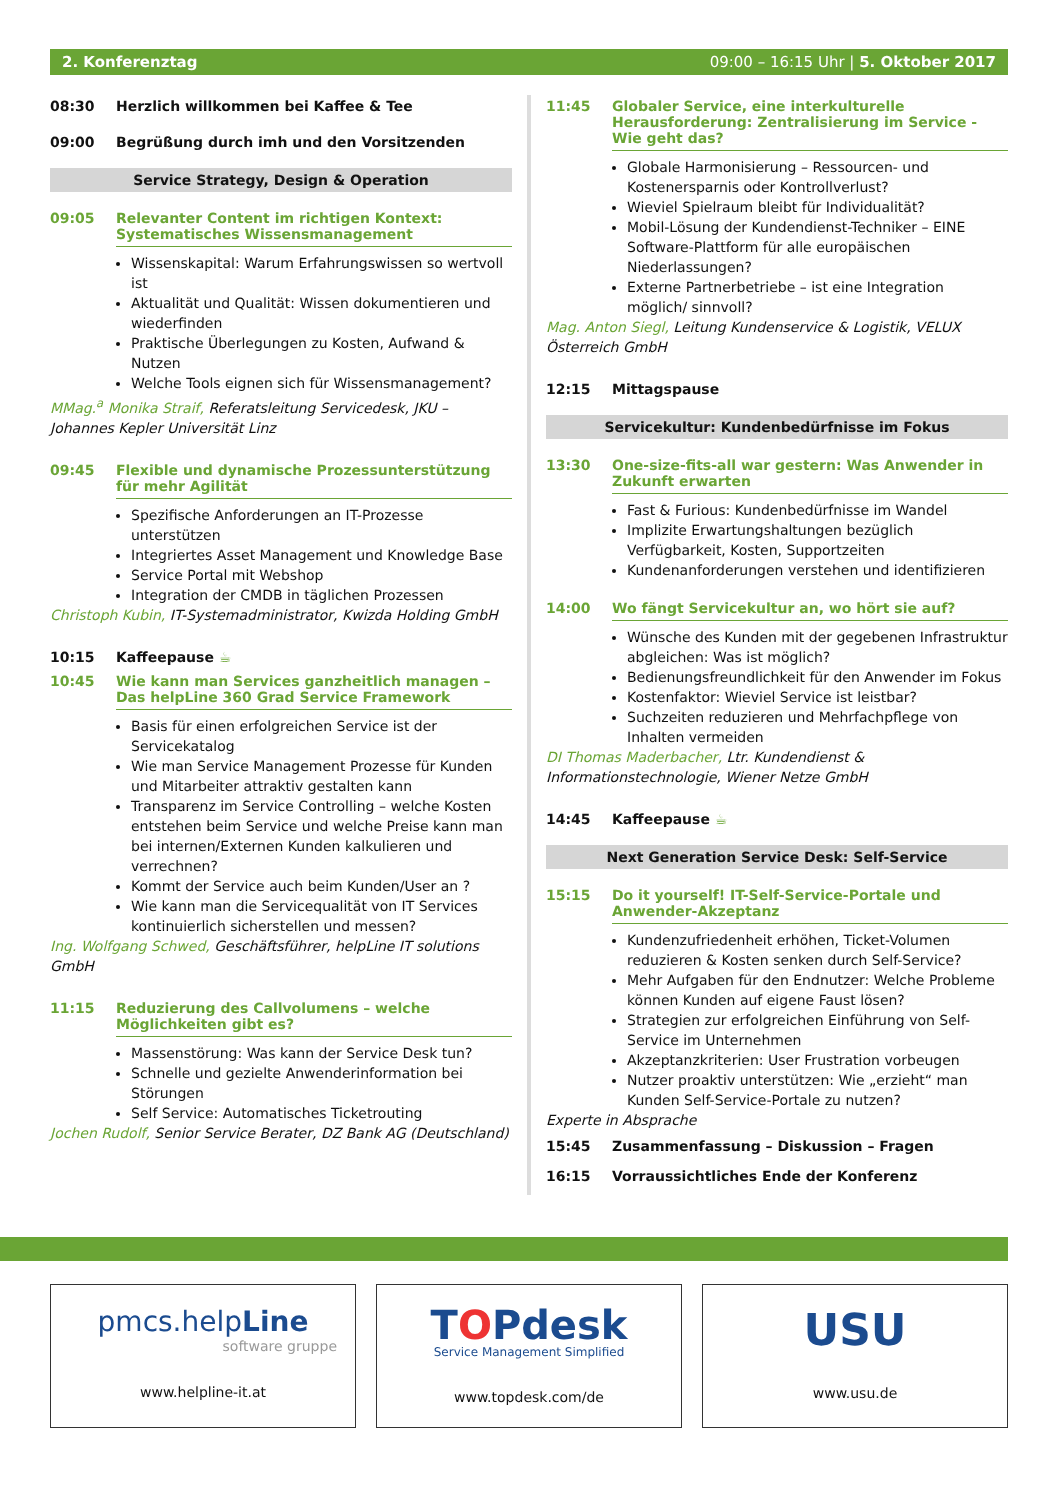2. Konferenztag 09:00 – 16:15 Uhr | 5. Oktober 2017
08:30 Herzlich willkommen bei Kaffee & Tee
09:00 Begrüßung durch imh und den Vorsitzenden
Service Strategy, Design & Operation
09:05 Relevanter Content im richtigen Kontext: Systematisches Wissensmanagement
Wissenskapital: Warum Erfahrungswissen so wertvoll ist
Aktualität und Qualität: Wissen dokumentieren und wiederfinden
Praktische Überlegungen zu Kosten, Aufwand & Nutzen
Welche Tools eignen sich für Wissensmanagement?
MMag.<sup>a</sup> Monika Straif, Referatsleitung Servicedesk, JKU – Johannes Kepler Universität Linz
09:45 Flexible und dynamische Prozessunterstützung für mehr Agilität
Spezifische Anforderungen an IT-Prozesse unterstützen
Integriertes Asset Management und Knowledge Base
Service Portal mit Webshop
Integration der CMDB in täglichen Prozessen
Christoph Kubin, IT-Systemadministrator, Kwizda Holding GmbH
10:15 Kaffeepause ☕
10:45 Wie kann man Services ganzheitlich managen – Das helpLine 360 Grad Service Framework
Basis für einen erfolgreichen Service ist der Servicekatalog
Wie man Service Management Prozesse für Kunden und Mitarbeiter attraktiv gestalten kann
Transparenz im Service Controlling – welche Kosten entstehen beim Service und welche Preise kann man bei internen/Externen Kunden kalkulieren und verrechnen?
Kommt der Service auch beim Kunden/User an ?
Wie kann man die Servicequalität von IT Services kontinuierlich sicherstellen und messen?
Ing. Wolfgang Schwed, Geschäftsführer, helpLine IT solutions GmbH
11:15 Reduzierung des Callvolumens – welche Möglichkeiten gibt es?
Massenstörung: Was kann der Service Desk tun?
Schnelle und gezielte Anwenderinformation bei Störungen
Self Service: Automatisches Ticketrouting
Jochen Rudolf, Senior Service Berater, DZ Bank AG (Deutschland)
11:45 Globaler Service, eine interkulturelle Herausforderung: Zentralisierung im Service - Wie geht das?
Globale Harmonisierung – Ressourcen- und Kostenersparnis oder Kontrollverlust?
Wieviel Spielraum bleibt für Individualität?
Mobil-Lösung der Kundendienst-Techniker – EINE Software-Plattform für alle europäischen Niederlassungen?
Externe Partnerbetriebe – ist eine Integration möglich/ sinnvoll?
Mag. Anton Siegl, Leitung Kundenservice & Logistik, VELUX Österreich GmbH
12:15 Mittagspause
Servicekultur: Kundenbedürfnisse im Fokus
13:30 One-size-fits-all war gestern: Was Anwender in Zukunft erwarten
Fast & Furious: Kundenbedürfnisse im Wandel
Implizite Erwartungshaltungen bezüglich Verfügbarkeit, Kosten, Supportzeiten
Kundenanforderungen verstehen und identifizieren
14:00 Wo fängt Servicekultur an, wo hört sie auf?
Wünsche des Kunden mit der gegebenen Infrastruktur abgleichen: Was ist möglich?
Bedienungsfreundlichkeit für den Anwender im Fokus
Kostenfaktor: Wieviel Service ist leistbar?
Suchzeiten reduzieren und Mehrfachpflege von Inhalten vermeiden
DI Thomas Maderbacher, Ltr. Kundendienst & Informationstechnologie, Wiener Netze GmbH
14:45 Kaffeepause ☕
Next Generation Service Desk: Self-Service
15:15 Do it yourself! IT-Self-Service-Portale und Anwender-Akzeptanz
Kundenzufriedenheit erhöhen, Ticket-Volumen reduzieren & Kosten senken durch Self-Service?
Mehr Aufgaben für den Endnutzer: Welche Probleme können Kunden auf eigene Faust lösen?
Strategien zur erfolgreichen Einführung von Self-Service im Unternehmen
Akzeptanzkriterien: User Frustration vorbeugen
Nutzer proaktiv unterstützen: Wie „erzieht“ man Kunden Self-Service-Portale zu nutzen?
Experte in Absprache
15:45 Zusammenfassung – Diskussion – Fragen
16:15 Vorraussichtliches Ende der Konferenz
pmcs.helpLine
software gruppe
www.helpline-it.at
TOPdesk
Service Management Simplified
www.topdesk.com/de
USU
www.usu.de